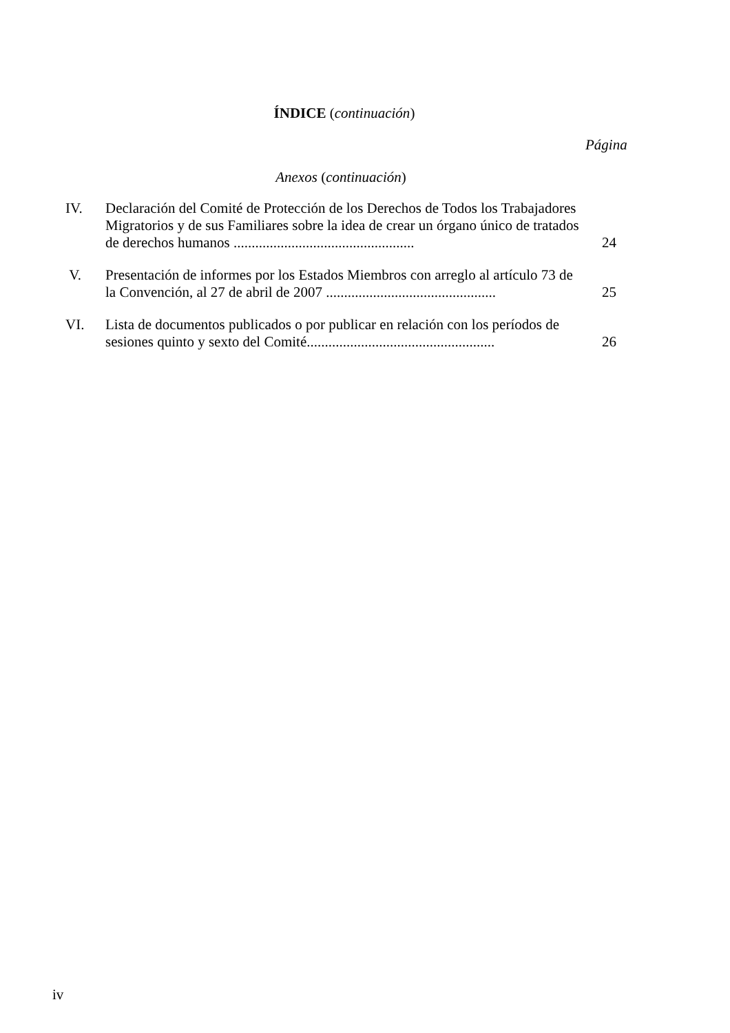ÍNDICE (continuación)
Página
Anexos (continuación)
IV. Declaración del Comité de Protección de los Derechos de Todos los Trabajadores Migratorios y de sus Familiares sobre la idea de crear un órgano único de tratados de derechos humanos ..................................................
24
V. Presentación de informes por los Estados Miembros con arreglo al artículo 73 de la Convención, al 27 de abril de 2007 ...............................................
25
VI. Lista de documentos publicados o por publicar en relación con los períodos de sesiones quinto y sexto del Comité....................................................
26
iv